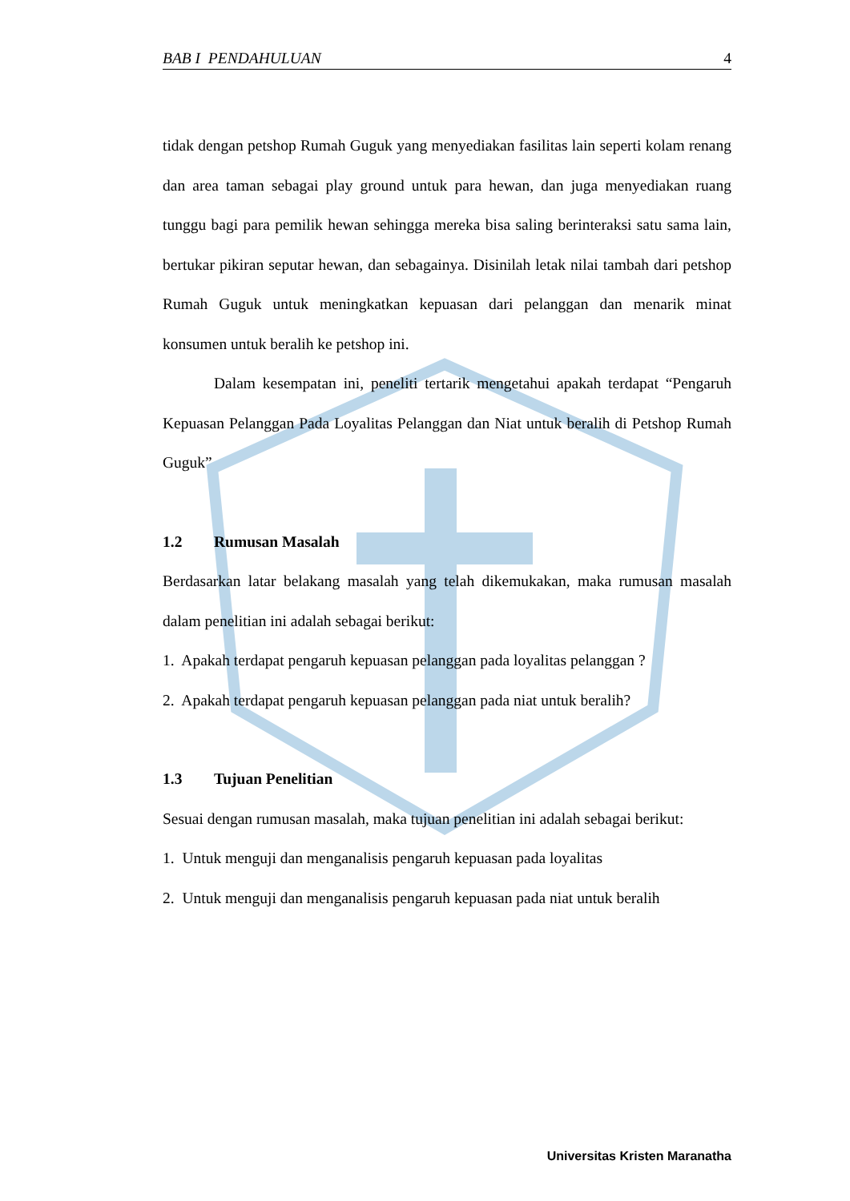BAB I PENDAHULUAN 4
tidak dengan petshop Rumah Guguk yang menyediakan fasilitas lain seperti kolam renang dan area taman sebagai play ground untuk para hewan, dan juga menyediakan ruang tunggu bagi para pemilik hewan sehingga mereka bisa saling berinteraksi satu sama lain, bertukar pikiran seputar hewan, dan sebagainya. Disinilah letak nilai tambah dari petshop Rumah Guguk untuk meningkatkan kepuasan dari pelanggan dan menarik minat konsumen untuk beralih ke petshop ini.
Dalam kesempatan ini, peneliti tertarik mengetahui apakah terdapat “Pengaruh Kepuasan Pelanggan Pada Loyalitas Pelanggan dan Niat untuk beralih di Petshop Rumah Guguk”
1.2 Rumusan Masalah
Berdasarkan latar belakang masalah yang telah dikemukakan, maka rumusan masalah dalam penelitian ini adalah sebagai berikut:
1. Apakah terdapat pengaruh kepuasan pelanggan pada loyalitas pelanggan ?
2. Apakah terdapat pengaruh kepuasan pelanggan pada niat untuk beralih?
1.3 Tujuan Penelitian
Sesuai dengan rumusan masalah, maka tujuan penelitian ini adalah sebagai berikut:
1. Untuk menguji dan menganalisis pengaruh kepuasan pada loyalitas
2. Untuk menguji dan menganalisis pengaruh kepuasan pada niat untuk beralih
Universitas Kristen Maranatha